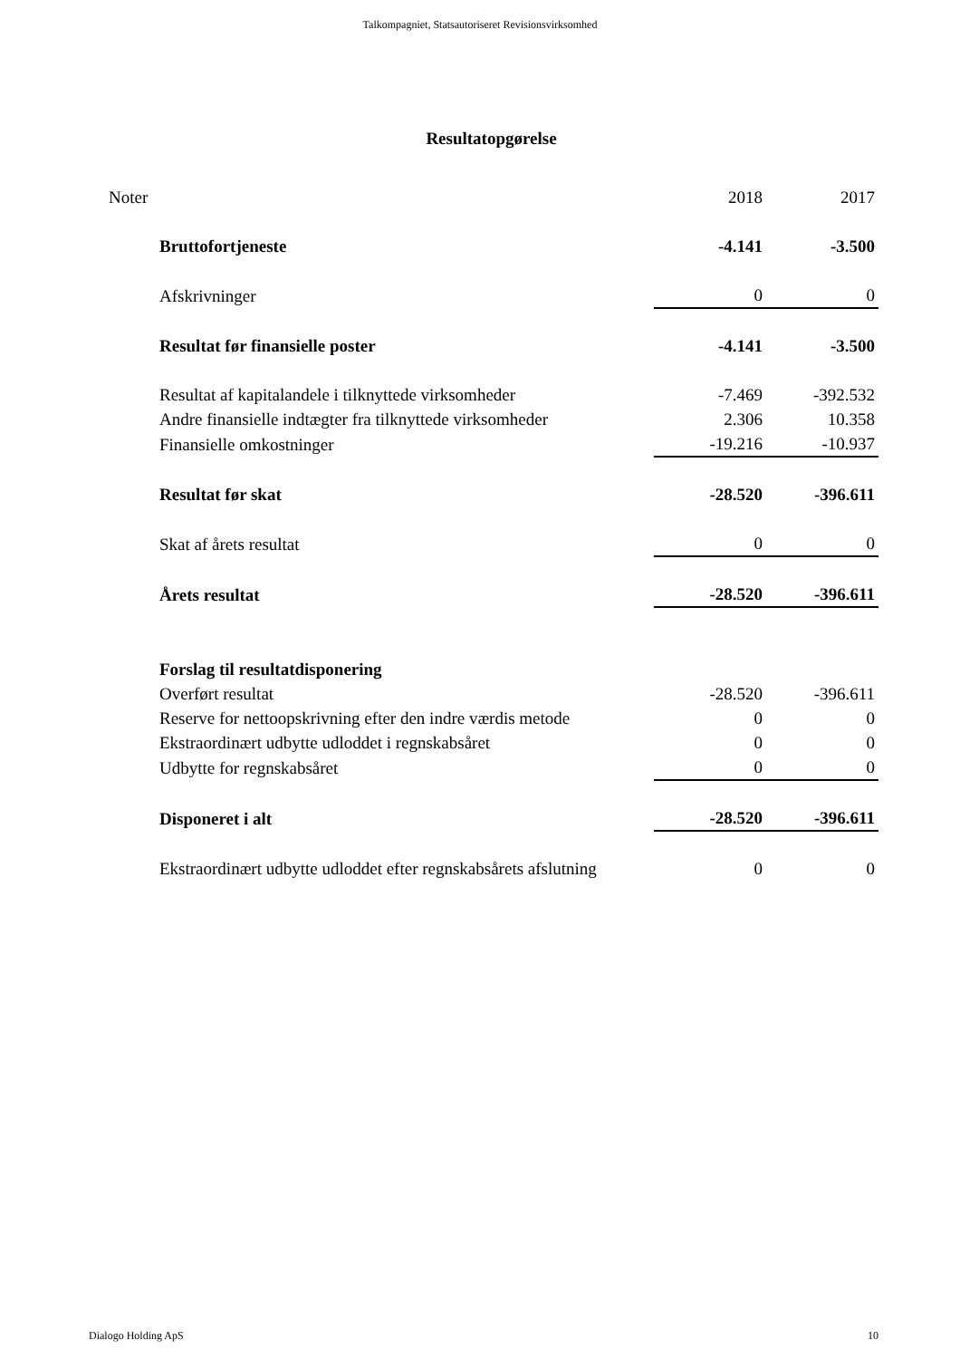Talkompagniet, Statsautoriseret Revisionsvirksomhed
Resultatopgørelse
| Noter | | 2018 | 2017 |
| | Bruttofortjeneste | -4.141 | -3.500 |
| | Afskrivninger | 0 | 0 |
| | Resultat før finansielle poster | -4.141 | -3.500 |
| | Resultat af kapitalandele i tilknyttede virksomheder | -7.469 | -392.532 |
| | Andre finansielle indtægter fra tilknyttede virksomheder | 2.306 | 10.358 |
| | Finansielle omkostninger | -19.216 | -10.937 |
| | Resultat før skat | -28.520 | -396.611 |
| | Skat af årets resultat | 0 | 0 |
| | Årets resultat | -28.520 | -396.611 |
| | Forslag til resultatdisponering | | |
| | Overført resultat | -28.520 | -396.611 |
| | Reserve for nettoopskrivning efter den indre værdis metode | 0 | 0 |
| | Ekstraordinært udbytte udloddet i regnskabsåret | 0 | 0 |
| | Udbytte for regnskabsåret | 0 | 0 |
| | Disponeret i alt | -28.520 | -396.611 |
| | Ekstraordinært udbytte udloddet efter regnskabsårets afslutning | 0 | 0 |
Dialogo Holding ApS 10